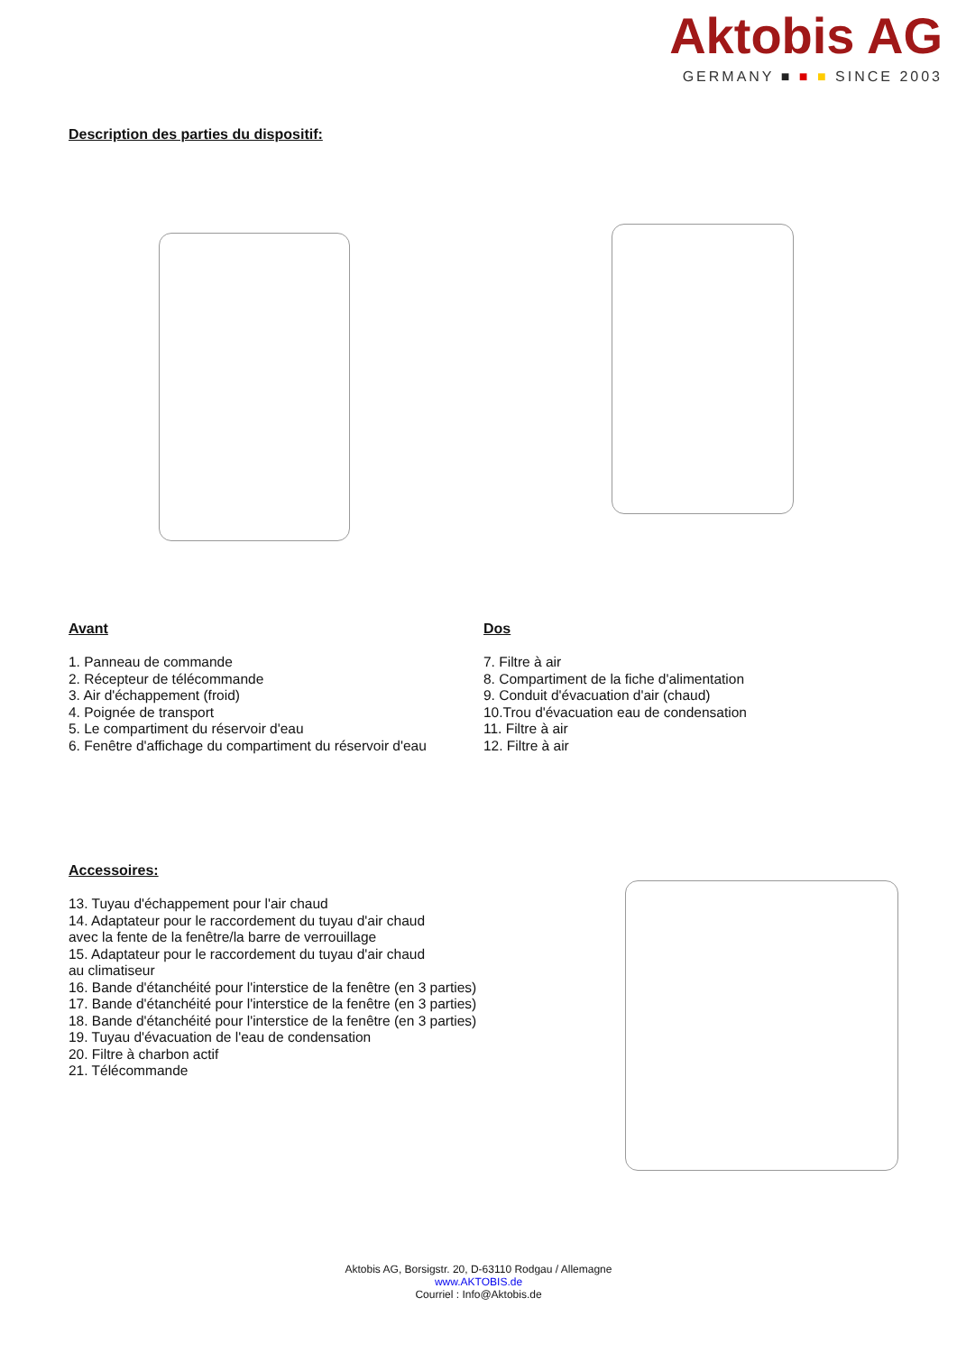Aktobis AG
GERMANY ■ ■ ■ SINCE 2003
Description des parties du dispositif:
Avant
1. Panneau de commande
2. Récepteur de télécommande
3. Air d'échappement (froid)
4. Poignée de transport
5. Le compartiment du réservoir d'eau
6. Fenêtre d'affichage du compartiment du réservoir d'eau
Dos
7. Filtre à air
8. Compartiment de la fiche d'alimentation
9. Conduit d'évacuation d'air (chaud)
10.Trou d'évacuation eau de condensation
11. Filtre à air
12. Filtre à air
Accessoires:
13. Tuyau d'échappement pour l'air chaud
14. Adaptateur pour le raccordement du tuyau d'air chaud
avec la fente de la fenêtre/la barre de verrouillage
15. Adaptateur pour le raccordement du tuyau d'air chaud
au climatiseur
16. Bande d'étanchéité pour l'interstice de la fenêtre (en 3 parties)
17. Bande d'étanchéité pour l'interstice de la fenêtre (en 3 parties)
18. Bande d'étanchéité pour l'interstice de la fenêtre (en 3 parties)
19. Tuyau d'évacuation de l'eau de condensation
20. Filtre à charbon actif
21. Télécommande
Aktobis AG, Borsigstr. 20, D-63110 Rodgau / Allemagne
www.AKTOBIS.de
Courriel : Info@Aktobis.de